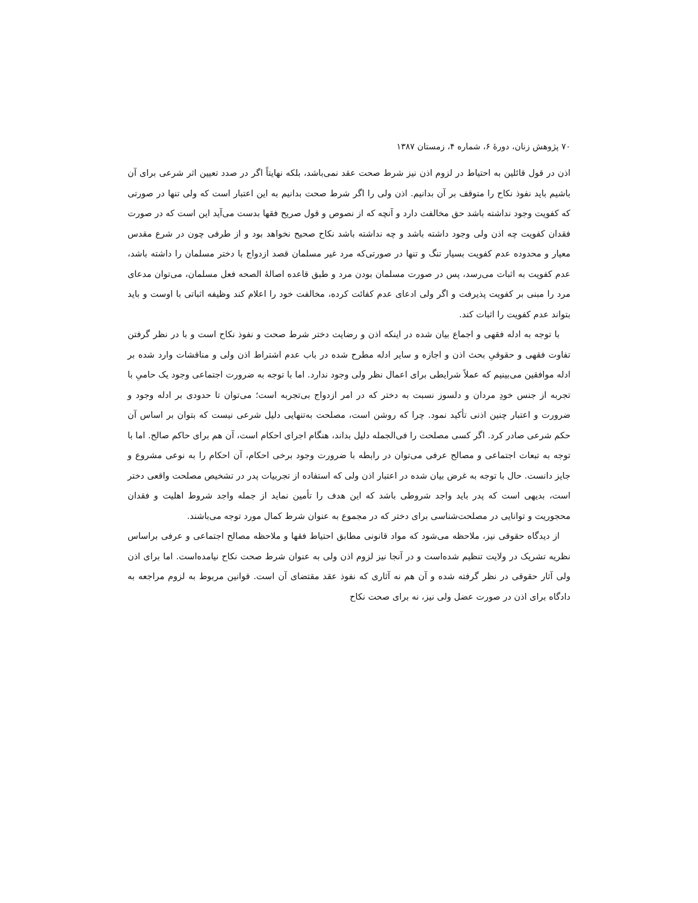۷۰ پژوهش زنان، دورهٔ ۶، شماره ۴، زمستان ۱۳۸۷
اذن در قول قائلین به احتیاط در لزوم اذن نیز شرط صحت عقد نمی‌باشد، بلکه نهایتاً اگر در صدد تعیین اثر شرعی برای آن باشیم باید نفوذ نکاح را متوقف بر آن بدانیم. اذن ولی را اگر شرط صحت بدانیم به این اعتبار است که ولی تنها در صورتی که کفویت وجود نداشته باشد حق مخالفت دارد و آنچه که از نصوص و قول صریح فقها بدست می‌آید این است که در صورت فقدان کفویت چه اذن ولی وجود داشته باشد و چه نداشته باشد نکاح صحیح نخواهد بود و از طرفی چون در شرع مقدس معیار و محدوده عدم کفویت بسیار تنگ و تنها در صورتی‌که مرد غیر مسلمان قصد ازدواج با دختر مسلمان را داشته باشد، عدم کفویت به اثبات می‌رسد، پس در صورت مسلمان بودن مرد و طبق قاعده اصالهٔ الصحه فعل مسلمان، می‌توان مدعای مرد را مبنی بر کفویت پذیرفت و اگر ولی ادعای عدم کفائت کرده، مخالفت خود را اعلام کند وظیفه اثباتی با اوست و باید بتواند عدم کفویت را اثبات کند.
با توجه به ادله فقهی و اجماع بیان شده در اینکه اذن و رضایت دختر شرط صحت و نفوذ نکاح است و با در نظر گرفتن تفاوت فقهی و حقوقیِ بحث اذن و اجازه و سایر ادله مطرح شده در باب عدم اشتراط اذن ولی و مناقشات وارد شده بر ادله موافقین می‌بینیم که عملاً شرایطی برای اعمال نظر ولی وجود ندارد. اما با توجه به ضرورت اجتماعی وجود یک حامیِ با تجربه از جنس خودِ مردان و دلسوز نسبت به دختر که در امر ازدواج بی‌تجربه است؛ می‌توان تا حدودی بر ادله وجود و ضرورت و اعتبار چنین اذنی تأکید نمود. چرا که روشن است، مصلحت به‌تنهایی دلیل شرعی نیست که بتوان بر اساس آن حکم شرعی صادر کرد. اگر کسی مصلحت را فی‌الجمله دلیل بداند، هنگام اجرای احکام است، آن هم برای حاکم صالح. اما با توجه به تبعات اجتماعی و مصالح عرفی می‌توان در رابطه با ضرورت وجود برخی احکام، آن احکام را به نوعی مشروع و جایز دانست. حال با توجه به غرض بیان شده در اعتبار اذن ولی که استفاده از تجربیات پدر در تشخیص مصلحت واقعی دختر است، بدیهی است که پدر باید واجد شروطی باشد که این هدف را تأمین نماید از جمله واجد شروط اهلیت و فقدان محجوریت و توانایی در مصلحت‌شناسی برای دختر که در مجموع به عنوان شرط کمال مورد توجه می‌باشند.
از دیدگاه حقوقی نیز، ملاحظه می‌شود که مواد قانونی مطابق احتیاط فقها و ملاحظه مصالح اجتماعی و عرفی براساس نظریه تشریک در ولایت تنظیم شده‌است و در آنجا نیز لزوم اذن ولی به عنوان شرط صحت نکاح نیامده‌است. اما برای اذن ولی آثار حقوقی در نظر گرفته شده و آن هم نه آثاری که نفوذ عقد مقتضای آن است. قوانین مربوط به لزوم مراجعه به دادگاه برای اذن در صورت عضل ولی نیز، نه برای صحت نکاح